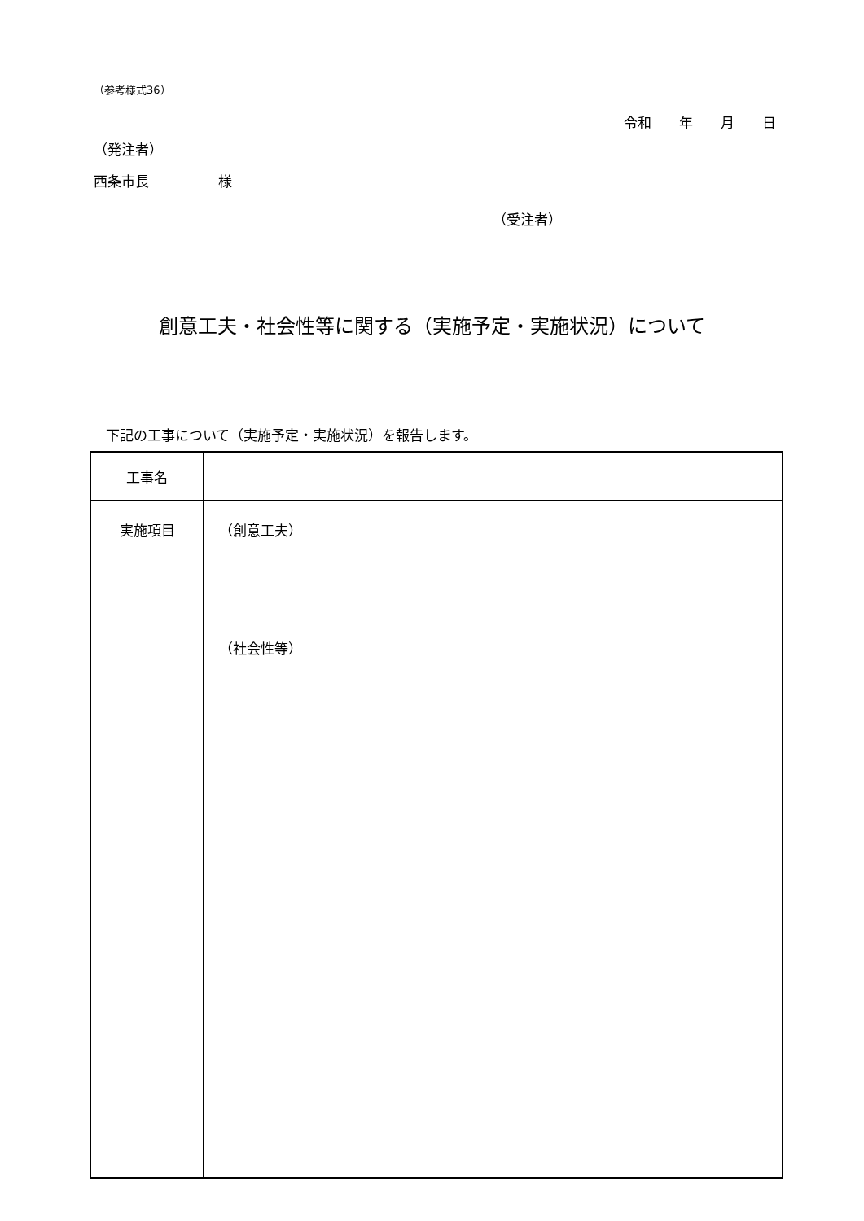（参考様式36）
令和　　年　　月　　日
（発注者）
西条市長　　　　　様
（受注者）
創意工夫・社会性等に関する（実施予定・実施状況）について
下記の工事について（実施予定・実施状況）を報告します。
| 工事名 | |
| 実施項目 | （創意工夫） （社会性等） |